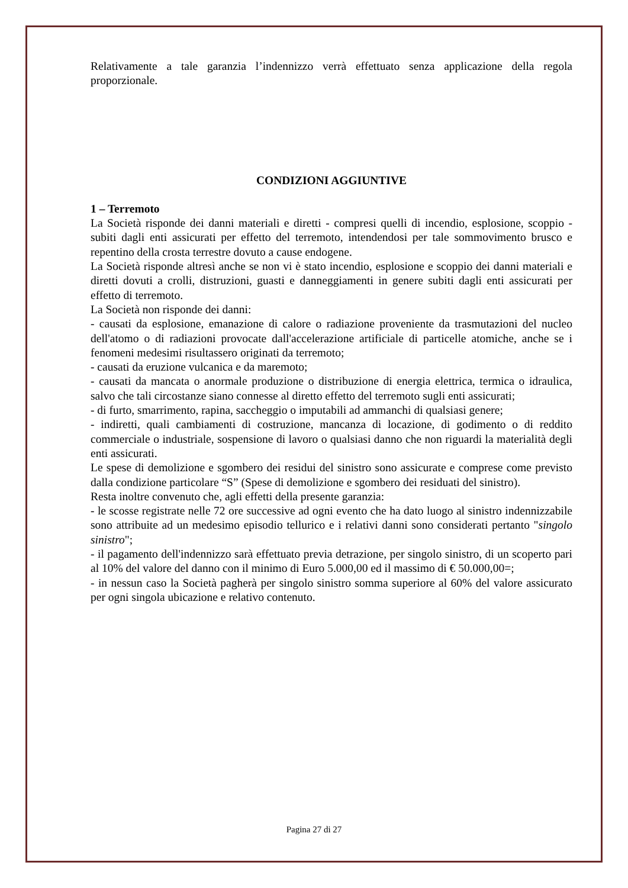Relativamente a tale garanzia l’indennizzo verrà effettuato senza applicazione della regola proporzionale.
CONDIZIONI AGGIUNTIVE
1 – Terremoto
La Società risponde dei danni materiali e diretti - compresi quelli di incendio, esplosione, scoppio - subiti dagli enti assicurati per effetto del terremoto, intendendosi per tale sommovimento brusco e repentino della crosta terrestre dovuto a cause endogene.
La Società risponde altresì anche se non vi è stato incendio, esplosione e scoppio dei danni materiali e diretti dovuti a crolli, distruzioni, guasti e danneggiamenti in genere subiti dagli enti assicurati per effetto di terremoto.
La Società non risponde dei danni:
- causati da esplosione, emanazione di calore o radiazione proveniente da trasmutazioni del nucleo dell'atomo o di radiazioni provocate dall'accelerazione artificiale di particelle atomiche, anche se i fenomeni medesimi risultassero originati da terremoto;
- causati da eruzione vulcanica e da maremoto;
- causati da mancata o anormale produzione o distribuzione di energia elettrica, termica o idraulica, salvo che tali circostanze siano connesse al diretto effetto del terremoto sugli enti assicurati;
- di furto, smarrimento, rapina, saccheggio o imputabili ad ammanchi di qualsiasi genere;
- indiretti, quali cambiamenti di costruzione, mancanza di locazione, di godimento o di reddito commerciale o industriale, sospensione di lavoro o qualsiasi danno che non riguardi la materialità degli enti assicurati.
Le spese di demolizione e sgombero dei residui del sinistro sono assicurate e comprese come previsto dalla condizione particolare “S” (Spese di demolizione e sgombero dei residuati del sinistro).
Resta inoltre convenuto che, agli effetti della presente garanzia:
- le scosse registrate nelle 72 ore successive ad ogni evento che ha dato luogo al sinistro indennizzabile sono attribuite ad un medesimo episodio tellurico e i relativi danni sono considerati pertanto "singolo sinistro";
- il pagamento dell'indennizzo sarà effettuato previa detrazione, per singolo sinistro, di un scoperto pari al 10% del valore del danno con il minimo di Euro 5.000,00 ed il massimo di € 50.000,00=;
- in nessun caso la Società pagherà per singolo sinistro somma superiore al 60% del valore assicurato per ogni singola ubicazione e relativo contenuto.
Pagina 27 di 27